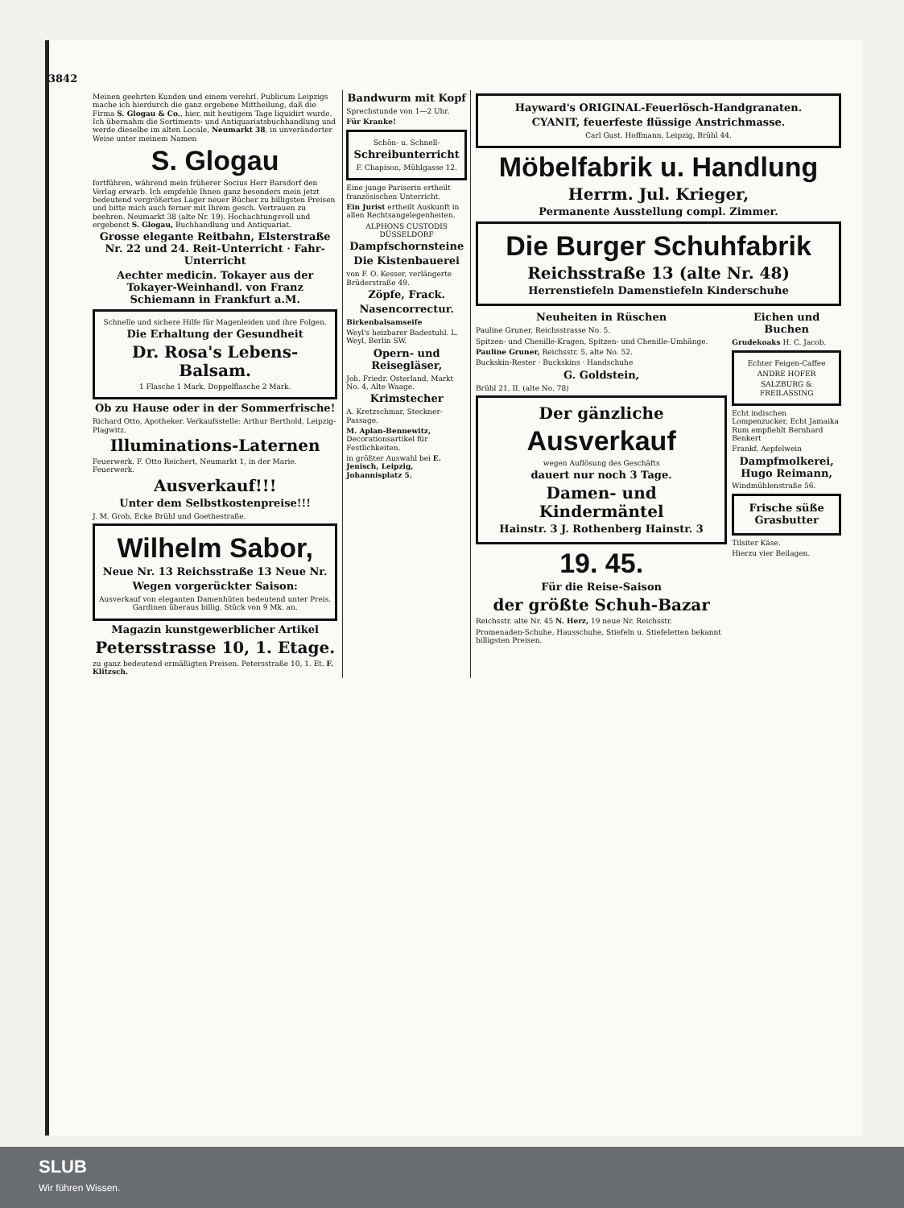3842
Meinen geehrten Kunden und einem verehrl. Publicum Leipzigs mache ich hierdurch die ganz ergebene Mittheilung, daß die Firma S. Glogau & Co., hier, mit heutigem Tage liquidirt wurde. Ich übernahm die Sortiments- und Antiquariatsbuchhandlung und werde dieselbe im alten Locale, Neumarkt 38, in unveränderter Weise unter meinem Namen
S. Glogau
fortführen, während mein früherer Socius Herr Barsdorf den Verlag erwarb. Ich empfehle Ihnen ganz besonders mein jetzt bedeutend vergrößertes Lager neuer Bücher zu billigsten Preisen und bitte mich auch ferner mit Ihrem gesch. Vertrauen zu beehren. Neumarkt 38 (alte Nr. 19). Hochachtungsvoll und ergebenst S. Glogau, Buchhandlung und Antiquariat.
Grosse elegante Reitbahn, Elsterstraße Nr. 22 und 24. Reit-Unterricht · Fahr-Unterricht
Aechter medicin. Tokayer aus der Tokayer-Weinhandl. von Franz Schiemann in Frankfurt a.M.
Schnelle und sichere Hilfe für Magenleiden und ihre Folgen.
Die Erhaltung der Gesundheit
Dr. Rosa's Lebens-Balsam.
1 Flasche 1 Mark, Doppelflasche 2 Mark.
Ob zu Hause oder in der Sommerfrische!
Richard Otto, Apotheker. Verkaufsstelle: Arthur Berthold, Leipzig-Plagwitz.
Illuminations-Laternen
Feuerwerk. F. Otto Reichert, Neumarkt 1, in der Marie. Feuerwerk.
Ausverkauf!!!
Unter dem Selbstkostenpreise!!!
J. M. Grob, Ecke Brühl und Goethestraße.
Wilhelm Sabor,
Neue Nr. 13 Reichsstraße 13 Neue Nr.
Wegen vorgerückter Saison:
Ausverkauf von eleganten Damenhüten bedeutend unter Preis. Gardinen überaus billig, Stück von 9 Mk. an.
Magazin kunstgewerblicher Artikel
Petersstrasse 10, 1. Etage.
zu ganz bedeutend ermäßigten Preisen. Petersstraße 10, 1. Et. F. Klitzsch.
Bandwurm mit Kopf
Sprechstunde von 1—2 Uhr.
Für Kranke!
Schön- u. Schnell-
Schreibunterricht
F. Chapison, Mühlgasse 12.
Eine junge Pariserin ertheilt französischen Unterricht.
Ein Jurist ertheilt Auskunft in allen Rechtsangelegenheiten.
ALPHONS CUSTODIS DÜSSELDORF
Dampfschornsteine
Die Kistenbauerei
von F. O. Kesser, verlängerte Brüderstraße 49.
Zöpfe, Frack.
Nasencorrectur.
Birkenbalsamseife
Weyl's heizbarer Badestuhl. L. Weyl, Berlin SW.
Opern- und Reisegläser,
Joh. Friedr. Osterland, Markt No. 4, Alte Waage.
Krimstecher
A. Kretzschmar, Steckner-Passage.
M. Aplan-Bennewitz, Decorationsartikel für Festlichkeiten.
in größter Auswahl bei E. Jenisch, Leipzig, Johannisplatz 5.
Hayward's ORIGINAL-Feuerlösch-Handgranaten.
CYANIT, feuerfeste flüssige Anstrichmasse.
Carl Gust. Hoffmann, Leipzig, Brühl 44.
Möbelfabrik u. Handlung
Herrm. Jul. Krieger,
Permanente Ausstellung compl. Zimmer.
Die Burger Schuhfabrik
Reichsstraße 13 (alte Nr. 48)
Herrenstiefeln Damenstiefeln Kinderschuhe
Neuheiten in Rüschen
Pauline Gruner, Reichsstrasse No. 5.
Spitzen- und Chenille-Kragen, Spitzen- und Chenille-Umhänge.
Pauline Gruner, Reichsstr. 5, alte No. 52.
Buckskin-Rester · Buckskins · Handschuhe
G. Goldstein,
Brühl 21, II. (alte No. 78)
Der gänzliche
Ausverkauf
wegen Auflösung des Geschäfts
dauert nur noch 3 Tage.
Damen- und Kindermäntel
Hainstr. 3 J. Rothenberg Hainstr. 3
19. 45.
Für die Reise-Saison
der größte Schuh-Bazar
Reichsstr. alte Nr. 45 N. Herz, 19 neue Nr. Reichsstr.
Promenaden-Schuhe, Hausschuhe, Stiefeln u. Stiefeletten bekannt billigsten Preisen.
Eichen und Buchen
Grudekoaks H. C. Jacob.
Echter Feigen-Caffee
ANDRE HOFER
SALZBURG & FREILASSING
Echt indischen Lompenzucker, Echt Jamaika Rum empfiehlt Bernhard Benkert
Frankf. Aepfelwein
Dampfmolkerei, Hugo Reimann,
Windmühlenstraße 56.
Frische süße Grasbutter
Tilsiter Käse.
Hierzu vier Beilagen.
SLUB
Wir führen Wissen.